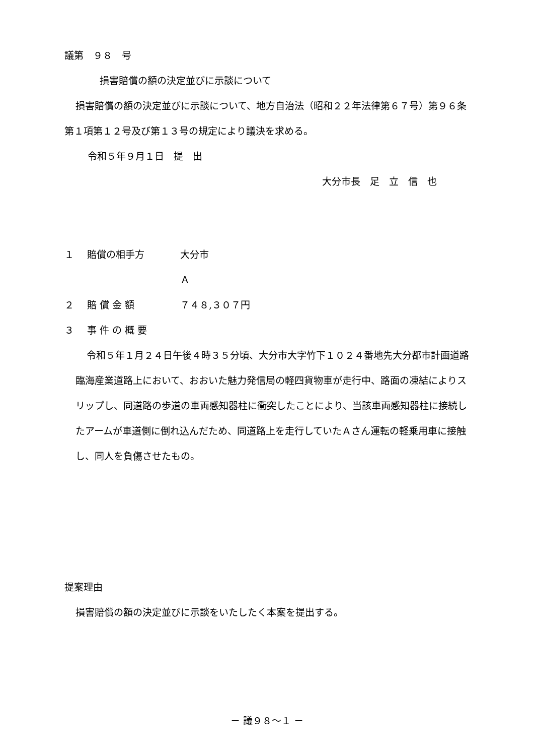議第　９８　号
損害賠償の額の決定並びに示談について
損害賠償の額の決定並びに示談について、地方自治法（昭和２２年法律第６７号）第９６条第１項第１２号及び第１３号の規定により議決を求める。
令和５年９月１日　提　出
大分市長　足　立　信　也
１ 賠償の相手方 大分市
Ａ
２ 賠 償 金 額 ７４８,３０７円
３ 事 件 の 概 要
令和５年１月２４日午後４時３５分頃、大分市大字竹下１０２４番地先大分都市計画道路臨海産業道路上において、おおいた魅力発信局の軽四貨物車が走行中、路面の凍結によりスリップし、同道路の歩道の車両感知器柱に衝突したことにより、当該車両感知器柱に接続したアームが車道側に倒れ込んだため、同道路上を走行していたＡさん運転の軽乗用車に接触し、同人を負傷させたもの。
提案理由
損害賠償の額の決定並びに示談をいたしたく本案を提出する。
－ 議９８～１ －